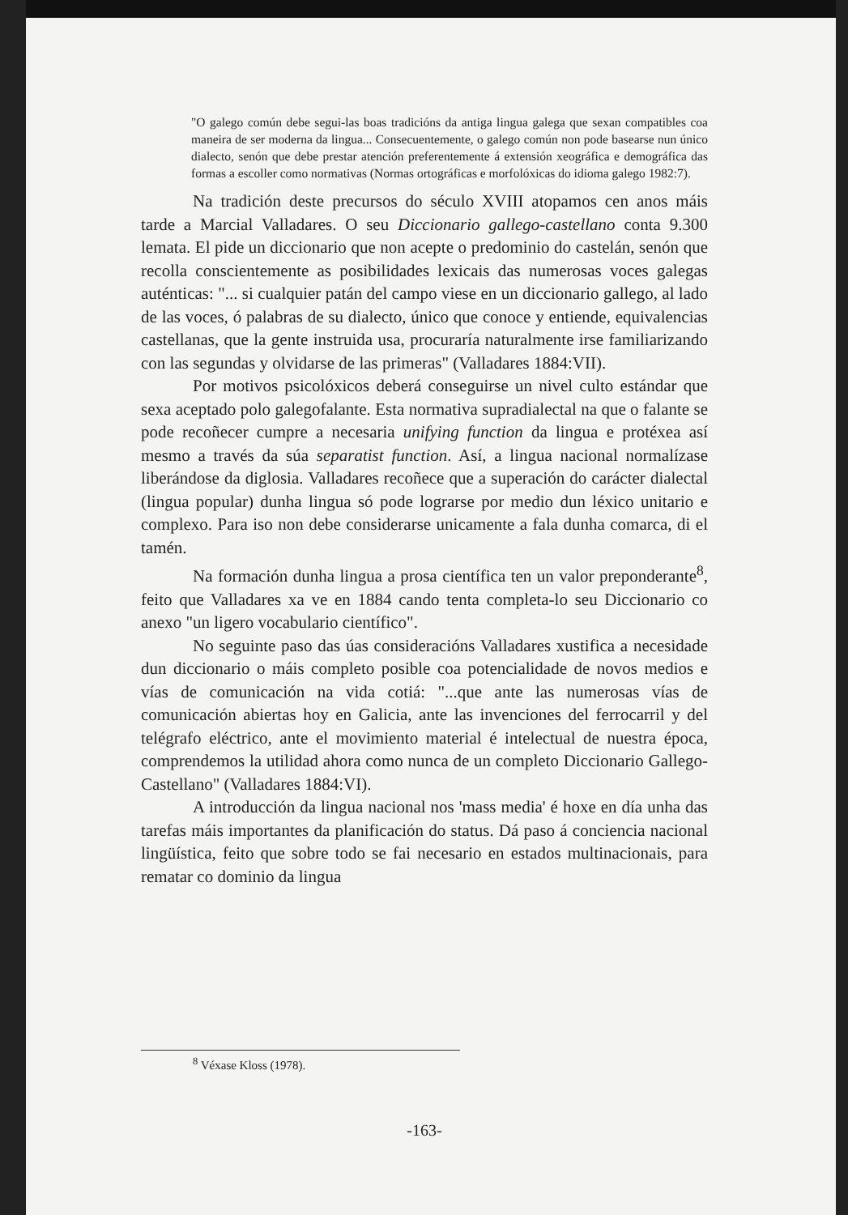"O galego común debe segui-las boas tradicións da antiga lingua galega que sexan compatibles coa maneira de ser moderna da lingua... Consecuentemente, o galego común non pode basearse nun único dialecto, senón que debe prestar atención preferentemente á extensión xeográfica e demográfica das formas a escoller como normativas (Normas ortográficas e morfolóxicas do idioma galego 1982:7).
Na tradición deste precursos do século XVIII atopamos cen anos máis tarde a Marcial Valladares. O seu Diccionario gallego-castellano conta 9.300 lemata. El pide un diccionario que non acepte o predominio do castelán, senón que recolla conscientemente as posibilidades lexicais das numerosas voces galegas auténticas: "... si cualquier patán del campo viese en un diccionario gallego, al lado de las voces, ó palabras de su dialecto, único que conoce y entiende, equivalencias castellanas, que la gente instruida usa, procuraría naturalmente irse familiarizando con las segundas y olvidarse de las primeras" (Valladares 1884:VII).
Por motivos psicolóxicos deberá conseguirse un nivel culto estándar que sexa aceptado polo galegofalante. Esta normativa supradialectal na que o falante se pode recoñecer cumpre a necesaria unifying function da lingua e protéxea así mesmo a través da súa separatist function. Así, a lingua nacional normalízase liberándose da diglosia. Valladares recoñece que a superación do carácter dialectal (lingua popular) dunha lingua só pode lograrse por medio dun léxico unitario e complexo. Para iso non debe considerarse unicamente a fala dunha comarca, di el tamén.
Na formación dunha lingua a prosa científica ten un valor preponderante<sup>8</sup>, feito que Valladares xa ve en 1884 cando tenta completa-lo seu Diccionario co anexo "un ligero vocabulario científico".
No seguinte paso das úas consideracións Valladares xustifica a necesidade dun diccionario o máis completo posible coa potencialidade de novos medios e vías de comunicación na vida cotiá: "...que ante las numerosas vías de comunicación abiertas hoy en Galicia, ante las invenciones del ferrocarril y del telégrafo eléctrico, ante el movimiento material é intelectual de nuestra época, comprendemos la utilidad ahora como nunca de un completo Diccionario Gallego-Castellano" (Valladares 1884:VI).
A introducción da lingua nacional nos 'mass media' é hoxe en día unha das tarefas máis importantes da planificación do status. Dá paso á conciencia nacional lingüística, feito que sobre todo se fai necesario en estados multinacionais, para rematar co dominio da lingua
<sup>8</sup> Véxase Kloss (1978).
-163-